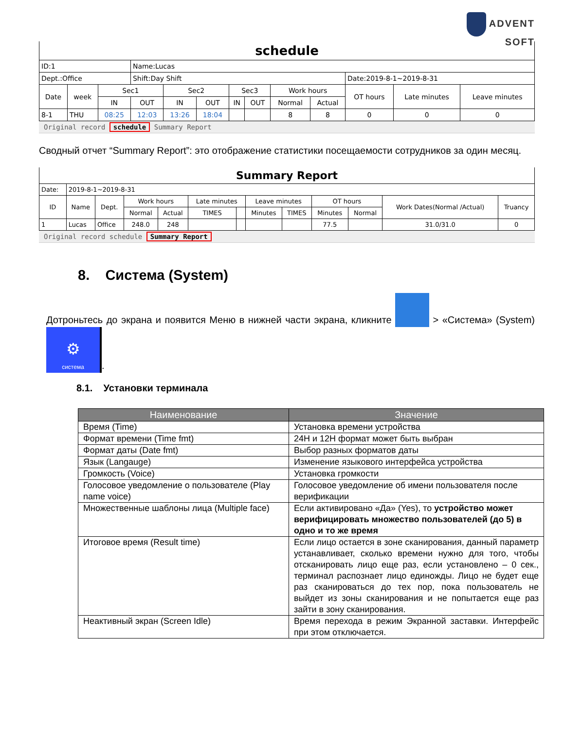ADVENT
SOFT
| schedule | | | | | | | | | | | | |
| ID:1 | | | Name:Lucas | | | | | | | | | |
| Dept.:Office | | | Shift:Day Shift | | | | | | | Date:2019-8-1~2019-8-31 | | |
| Date | week | Sec1 | | Sec2 | | Sec3 | | Work hours | | OT hours | Late minutes | Leave minutes |
| | | IN | OUT | IN | OUT | IN | OUT | Normal | Actual | | | |
| 8-1 | THU | 08:25 | 12:03 | 13:26 | 18:04 | | | 8 | 8 | 0 | 0 | 0 |
Original record schedule Summary Report
Сводный отчет “Summary Report”: это отображение статистики посещаемости сотрудников за один месяц.
| Summary Report | | | | | | | | | | | | |
| Date: | 2019-8-1~2019-8-31 | | | | | | | | | | | |
| ID | Name | Dept. | Work hours | | Late minutes | | Leave minutes | | OT hours | | Work Dates(Normal /Actual) | Truancy |
| | | | Normal | Actual | TIMES | | Minutes | TIMES | Minutes | Normal | | |
| 1 | Lucas | Office | 248.0 | 248 | | | | | 77.5 | | 31.0/31.0 | 0 |
Original record schedule Summary Report
8. Система (System)
Дотроньтесь до экрана и появится Меню в нижней части экрана, кликните > «Система» (System)
⚙
система.
8.1. Установки терминала
| Наименование | Значение |
| --- | --- |
| Время (Time) | Установка времени устройства |
| Формат времени (Time fmt) | 24H и 12H формат может быть выбран |
| Формат даты (Date fmt) | Выбор разных форматов даты |
| Язык (Langauge) | Изменение языкового интерфейса устройства |
| Громкость (Voice) | Установка громкости |
| Голосовое уведомление о пользователе (Play name voice) | Голосовое уведомление об имени пользователя после верификации |
| Множественные шаблоны лица (Multiple face) | Если активировано «Да» (Yes), то устройство может верифицировать множество пользователей (до 5) в одно и то же время |
| Итоговое время (Result time) | Если лицо остается в зоне сканирования, данный параметр устанавливает, сколько времени нужно для того, чтобы отсканировать лицо еще раз, если установлено – 0 сек., терминал распознает лицо единожды. Лицо не будет еще раз сканироваться до тех пор, пока пользователь не выйдет из зоны сканирования и не попытается еще раз зайти в зону сканирования. |
| Неактивный экран (Screen Idle) | Время перехода в режим Экранной заставки. Интерфейс при этом отключается. |